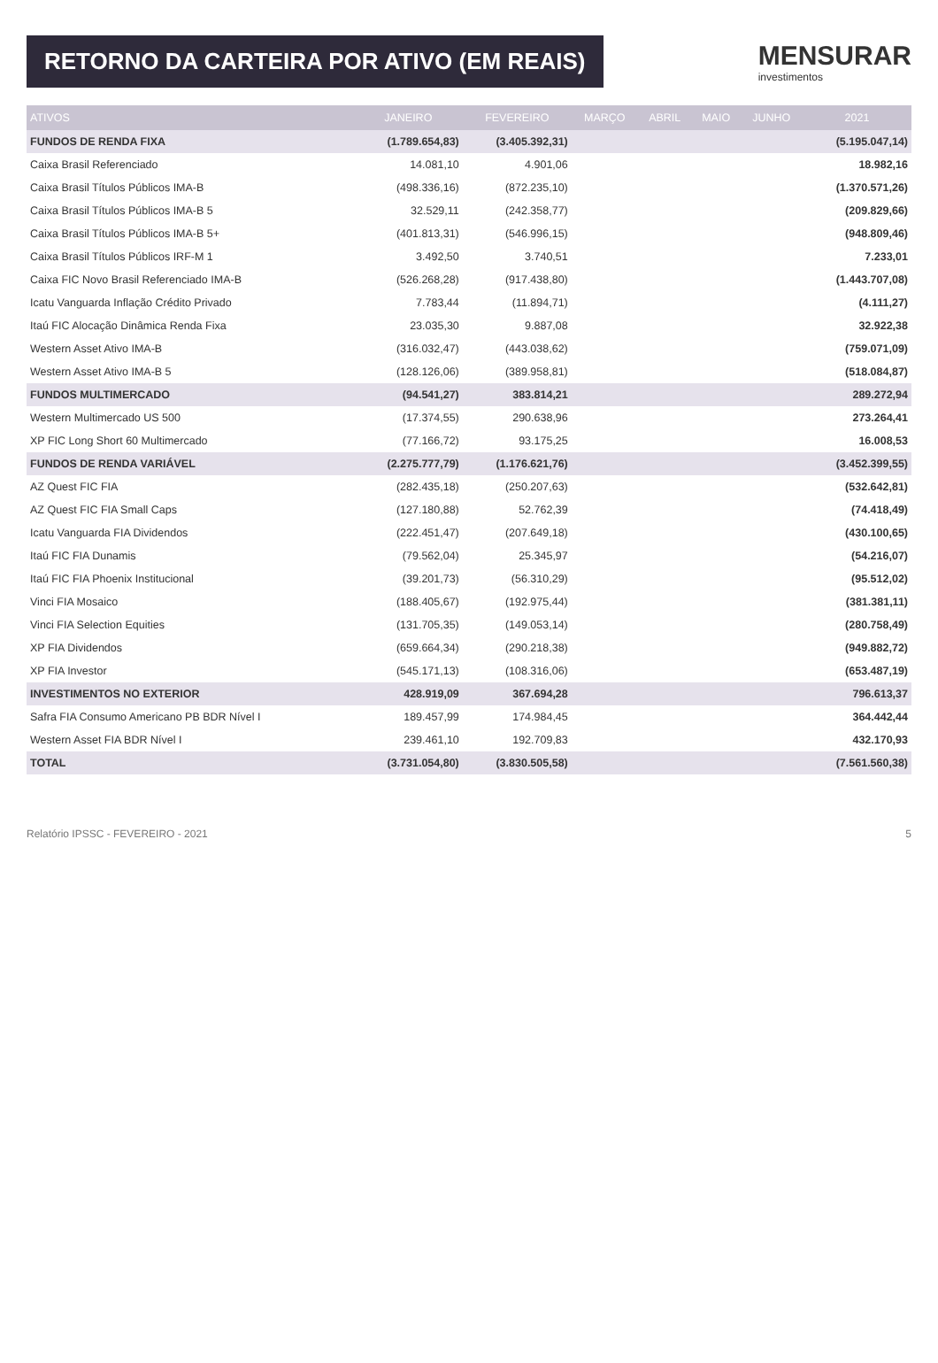RETORNO DA CARTEIRA POR ATIVO (EM REAIS)
MENSURAR
investimentos
| ATIVOS | JANEIRO | FEVEREIRO | MARÇO | ABRIL | MAIO | JUNHO | 2021 |
| --- | --- | --- | --- | --- | --- | --- | --- |
| FUNDOS DE RENDA FIXA | (1.789.654,83) | (3.405.392,31) | | | | | (5.195.047,14) |
| Caixa Brasil Referenciado | 14.081,10 | 4.901,06 | | | | | 18.982,16 |
| Caixa Brasil Títulos Públicos IMA-B | (498.336,16) | (872.235,10) | | | | | (1.370.571,26) |
| Caixa Brasil Títulos Públicos IMA-B 5 | 32.529,11 | (242.358,77) | | | | | (209.829,66) |
| Caixa Brasil Títulos Públicos IMA-B 5+ | (401.813,31) | (546.996,15) | | | | | (948.809,46) |
| Caixa Brasil Títulos Públicos IRF-M 1 | 3.492,50 | 3.740,51 | | | | | 7.233,01 |
| Caixa FIC Novo Brasil Referenciado IMA-B | (526.268,28) | (917.438,80) | | | | | (1.443.707,08) |
| Icatu Vanguarda Inflação Crédito Privado | 7.783,44 | (11.894,71) | | | | | (4.111,27) |
| Itaú FIC Alocação Dinâmica Renda Fixa | 23.035,30 | 9.887,08 | | | | | 32.922,38 |
| Western Asset Ativo IMA-B | (316.032,47) | (443.038,62) | | | | | (759.071,09) |
| Western Asset Ativo IMA-B 5 | (128.126,06) | (389.958,81) | | | | | (518.084,87) |
| FUNDOS MULTIMERCADO | (94.541,27) | 383.814,21 | | | | | 289.272,94 |
| Western Multimercado US 500 | (17.374,55) | 290.638,96 | | | | | 273.264,41 |
| XP FIC Long Short 60 Multimercado | (77.166,72) | 93.175,25 | | | | | 16.008,53 |
| FUNDOS DE RENDA VARIÁVEL | (2.275.777,79) | (1.176.621,76) | | | | | (3.452.399,55) |
| AZ Quest FIC FIA | (282.435,18) | (250.207,63) | | | | | (532.642,81) |
| AZ Quest FIC FIA Small Caps | (127.180,88) | 52.762,39 | | | | | (74.418,49) |
| Icatu Vanguarda FIA Dividendos | (222.451,47) | (207.649,18) | | | | | (430.100,65) |
| Itaú FIC FIA Dunamis | (79.562,04) | 25.345,97 | | | | | (54.216,07) |
| Itaú FIC FIA Phoenix Institucional | (39.201,73) | (56.310,29) | | | | | (95.512,02) |
| Vinci FIA Mosaico | (188.405,67) | (192.975,44) | | | | | (381.381,11) |
| Vinci FIA Selection Equities | (131.705,35) | (149.053,14) | | | | | (280.758,49) |
| XP FIA Dividendos | (659.664,34) | (290.218,38) | | | | | (949.882,72) |
| XP FIA Investor | (545.171,13) | (108.316,06) | | | | | (653.487,19) |
| INVESTIMENTOS NO EXTERIOR | 428.919,09 | 367.694,28 | | | | | 796.613,37 |
| Safra FIA Consumo Americano PB BDR Nível I | 189.457,99 | 174.984,45 | | | | | 364.442,44 |
| Western Asset FIA BDR Nível I | 239.461,10 | 192.709,83 | | | | | 432.170,93 |
| TOTAL | (3.731.054,80) | (3.830.505,58) | | | | | (7.561.560,38) |
Relatório IPSSC - FEVEREIRO - 2021 5